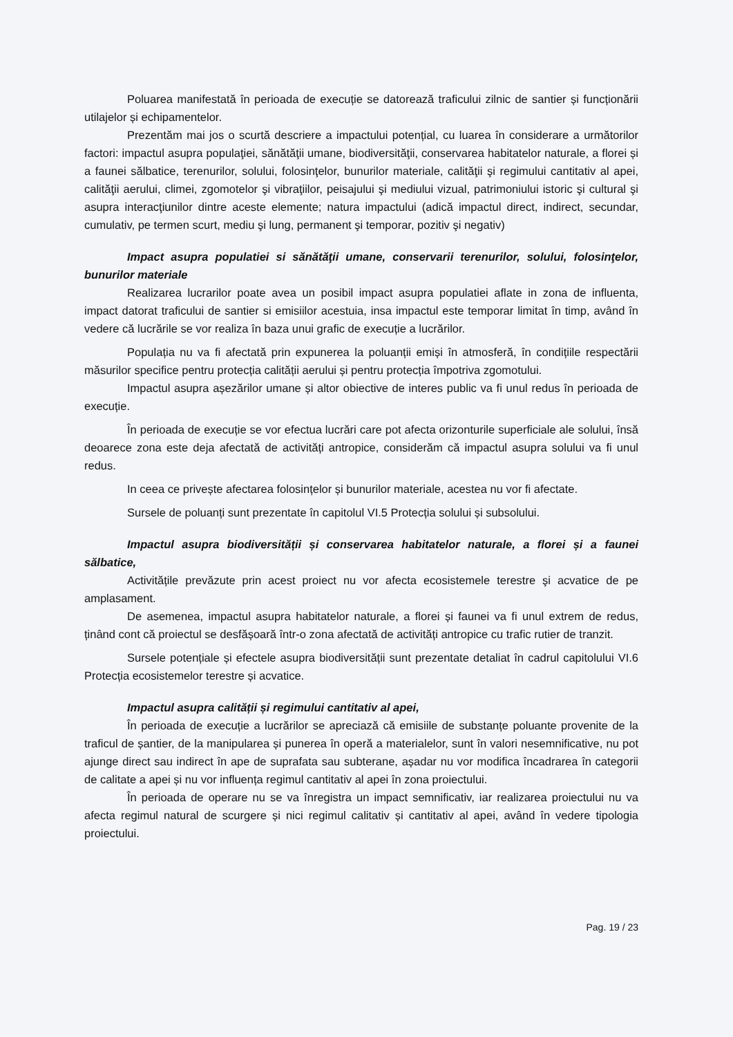Poluarea manifestată în perioada de execuție se datorează traficului zilnic de santier și funcționării utilajelor și echipamentelor.
Prezentăm mai jos o scurtă descriere a impactului potențial, cu luarea în considerare a următorilor factori: impactul asupra populaţiei, sănătăţii umane, biodiversităţii, conservarea habitatelor naturale, a florei și a faunei sălbatice, terenurilor, solului, folosinţelor, bunurilor materiale, calităţii şi regimului cantitativ al apei, calităţii aerului, climei, zgomotelor şi vibraţiilor, peisajului şi mediului vizual, patrimoniului istoric şi cultural şi asupra interacţiunilor dintre aceste elemente; natura impactului (adică impactul direct, indirect, secundar, cumulativ, pe termen scurt, mediu şi lung, permanent şi temporar, pozitiv şi negativ)
Impact asupra populatiei si sănătăţii umane, conservarii terenurilor, solului, folosinţelor, bunurilor materiale
Realizarea lucrarilor poate avea un posibil impact asupra populatiei aflate in zona de influenta, impact datorat traficului de santier si emisiilor acestuia, insa impactul este temporar limitat în timp, având în vedere că lucrările se vor realiza în baza unui grafic de execuție a lucrărilor.
Populația nu va fi afectată prin expunerea la poluanții emiși în atmosferă, în condițiile respectării măsurilor specifice pentru protecția calității aerului și pentru protecția împotriva zgomotului.
Impactul asupra așezărilor umane și altor obiective de interes public va fi unul redus în perioada de execuție.
În perioada de execuție se vor efectua lucrări care pot afecta orizonturile superficiale ale solului, însă deoarece zona este deja afectată de activități antropice, considerăm că impactul asupra solului va fi unul redus.
In ceea ce privește afectarea folosințelor și bunurilor materiale, acestea nu vor fi afectate.
Sursele de poluanți sunt prezentate în capitolul VI.5 Protecția solului și subsolului.
Impactul asupra biodiversității și conservarea habitatelor naturale, a florei și a faunei sălbatice,
Activitățile prevăzute prin acest proiect nu vor afecta ecosistemele terestre şi acvatice de pe amplasament.
De asemenea, impactul asupra habitatelor naturale, a florei și faunei va fi unul extrem de redus, ținând cont că proiectul se desfășoară într-o zona afectată de activități antropice cu trafic rutier de tranzit.
Sursele potențiale și efectele asupra biodiversității sunt prezentate detaliat în cadrul capitolului VI.6 Protecția ecosistemelor terestre și acvatice.
Impactul asupra calității și regimului cantitativ al apei,
În perioada de execuție a lucrărilor se apreciază că emisiile de substanțe poluante provenite de la traficul de șantier, de la manipularea și punerea în operă a materialelor, sunt în valori nesemnificative, nu pot ajunge direct sau indirect în ape de suprafata sau subterane, așadar nu vor modifica încadrarea în categorii de calitate a apei și nu vor influența regimul cantitativ al apei în zona proiectului.
În perioada de operare nu se va înregistra un impact semnificativ, iar realizarea proiectului nu va afecta regimul natural de scurgere și nici regimul calitativ și cantitativ al apei, având în vedere tipologia proiectului.
Pag. 19 / 23